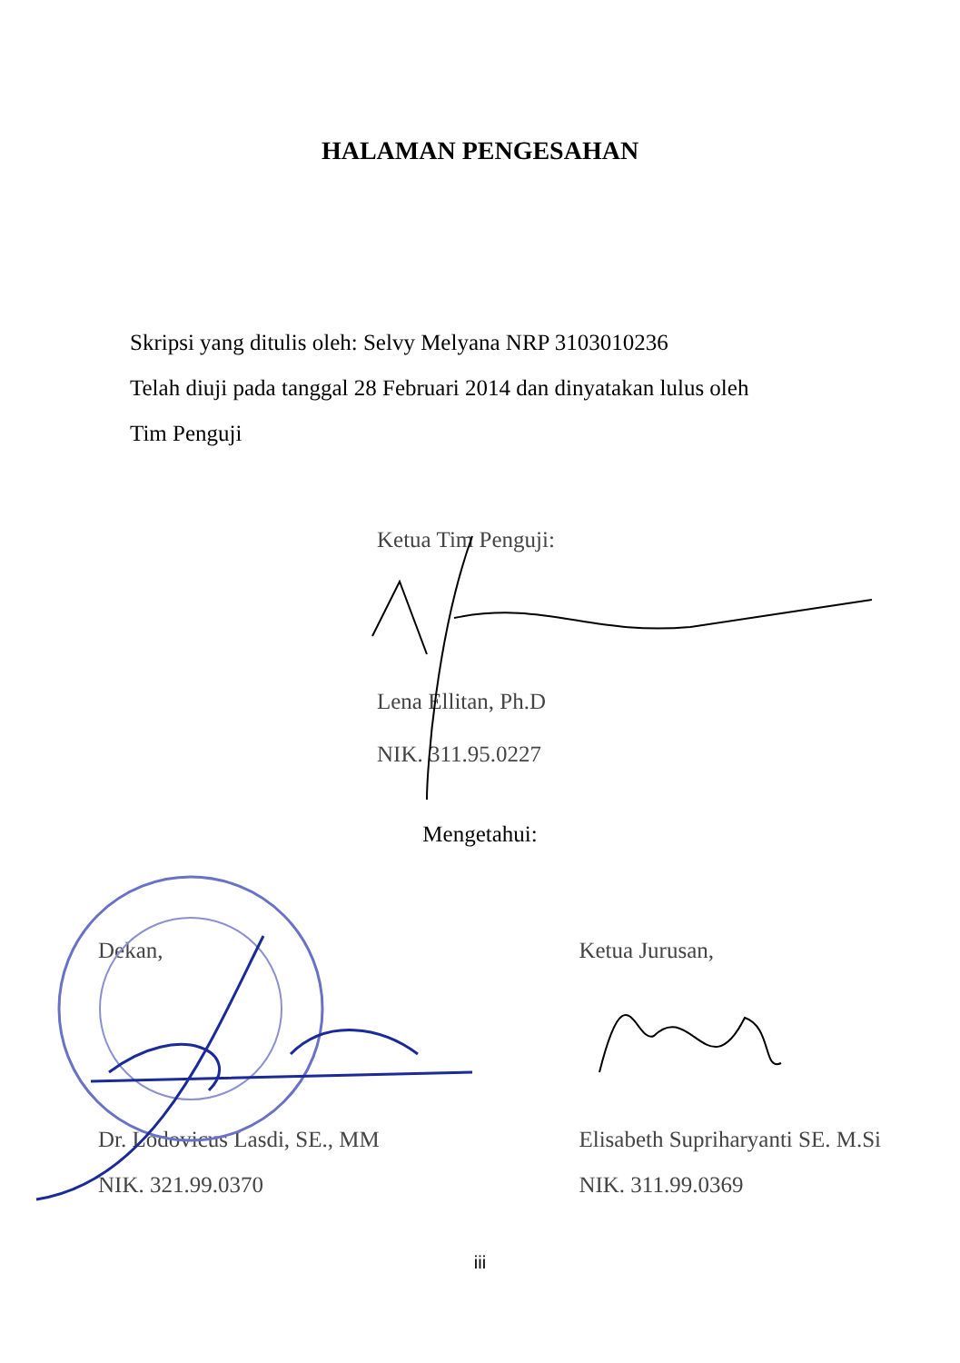HALAMAN PENGESAHAN
Skripsi yang ditulis oleh: Selvy Melyana NRP 3103010236
Telah diuji pada tanggal 28 Februari 2014 dan dinyatakan lulus oleh
Tim Penguji
Ketua Tim Penguji:
Lena Ellitan, Ph.D
NIK. 311.95.0227
Mengetahui:
Dekan,
Dr. Lodovicus Lasdi, SE., MM
NIK. 321.99.0370
Ketua Jurusan,
Elisabeth Supriharyanti SE. M.Si
NIK. 311.99.0369
iii